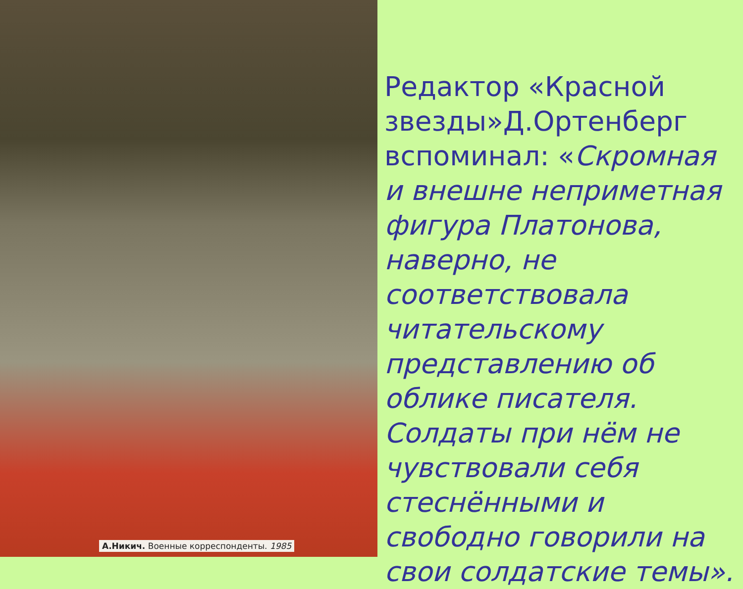А.Никич. Военные корреспонденты. 1985
Редактор «Красной звезды»Д.Ортенберг вспоминал: «Скромная и внешне неприметная фигура Платонова, наверно, не соответствовала читательскому представлению об облике писателя. Солдаты при нём не чувствовали себя стеснёнными и свободно говорили на свои солдатские темы».